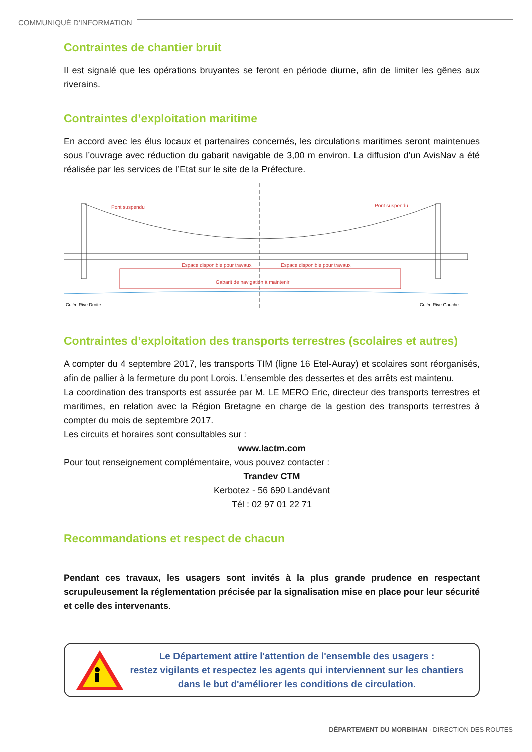COMMUNIQUÉ D'INFORMATION
Contraintes de chantier bruit
Il est signalé que les opérations bruyantes se feront en période diurne, afin de limiter les gênes aux riverains.
Contraintes d’exploitation maritime
En accord avec les élus locaux et partenaires concernés, les circulations maritimes seront maintenues sous l’ouvrage avec réduction du gabarit navigable de 3,00 m environ. La diffusion d’un AvisNav a été réalisée par les services de l’Etat sur le site de la Préfecture.
Pont suspendu
Pont suspendu
Espace disponible pour travaux
Espace disponible pour travaux
Gabarit de navigation à maintenir
Culée Rive Droite
Culée Rive Gauche
Contraintes d’exploitation des transports terrestres (scolaires et autres)
A compter du 4 septembre 2017, les transports TIM (ligne 16 Etel-Auray) et scolaires sont réorganisés, afin de pallier à la fermeture du pont Lorois. L’ensemble des dessertes et des arrêts est maintenu.
La coordination des transports est assurée par M. LE MERO Eric, directeur des transports terrestres et maritimes, en relation avec la Région Bretagne en charge de la gestion des transports terrestres à compter du mois de septembre 2017.
Les circuits et horaires sont consultables sur :
www.lactm.com
Pour tout renseignement complémentaire, vous pouvez contacter :
Trandev CTM
Kerbotez - 56 690 Landévant
Tél : 02 97 01 22 71
Recommandations et respect de chacun
Pendant ces travaux, les usagers sont invités à la plus grande prudence en respectant scrupuleusement la réglementation précisée par la signalisation mise en place pour leur sécurité et celle des intervenants.
Le Département attire l'attention de l'ensemble des usagers :
restez vigilants et respectez les agents qui interviennent sur les chantiers
dans le but d'améliorer les conditions de circulation.
DÉPARTEMENT DU MORBIHAN · DIRECTION DES ROUTES